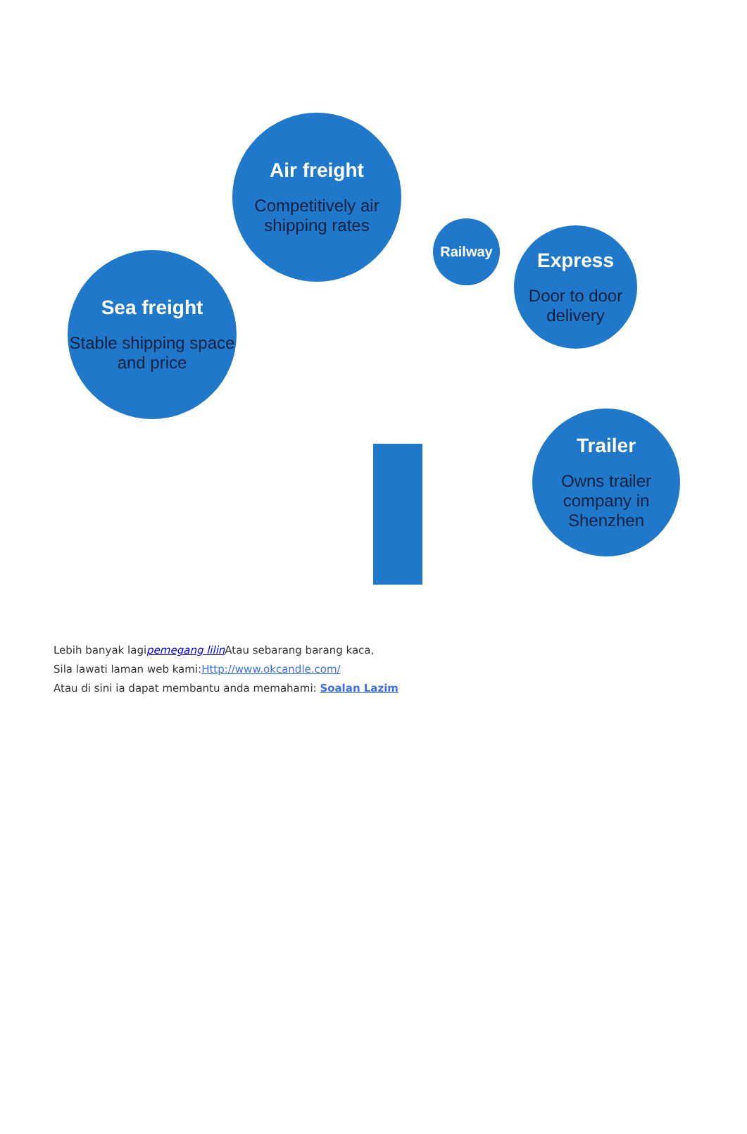Air freight
Competitively air shipping rates
Sea freight
Stable shipping space and price
Railway
Express
Door to door delivery
Trailer
Owns trailer company in Shenzhen
Lebih banyak lagipemegang lilin Atau sebarang barang kaca,
Sila lawati laman web kami:Http://www.okcandle.com/
Atau di sini ia dapat membantu anda memahami: Soalan Lazim